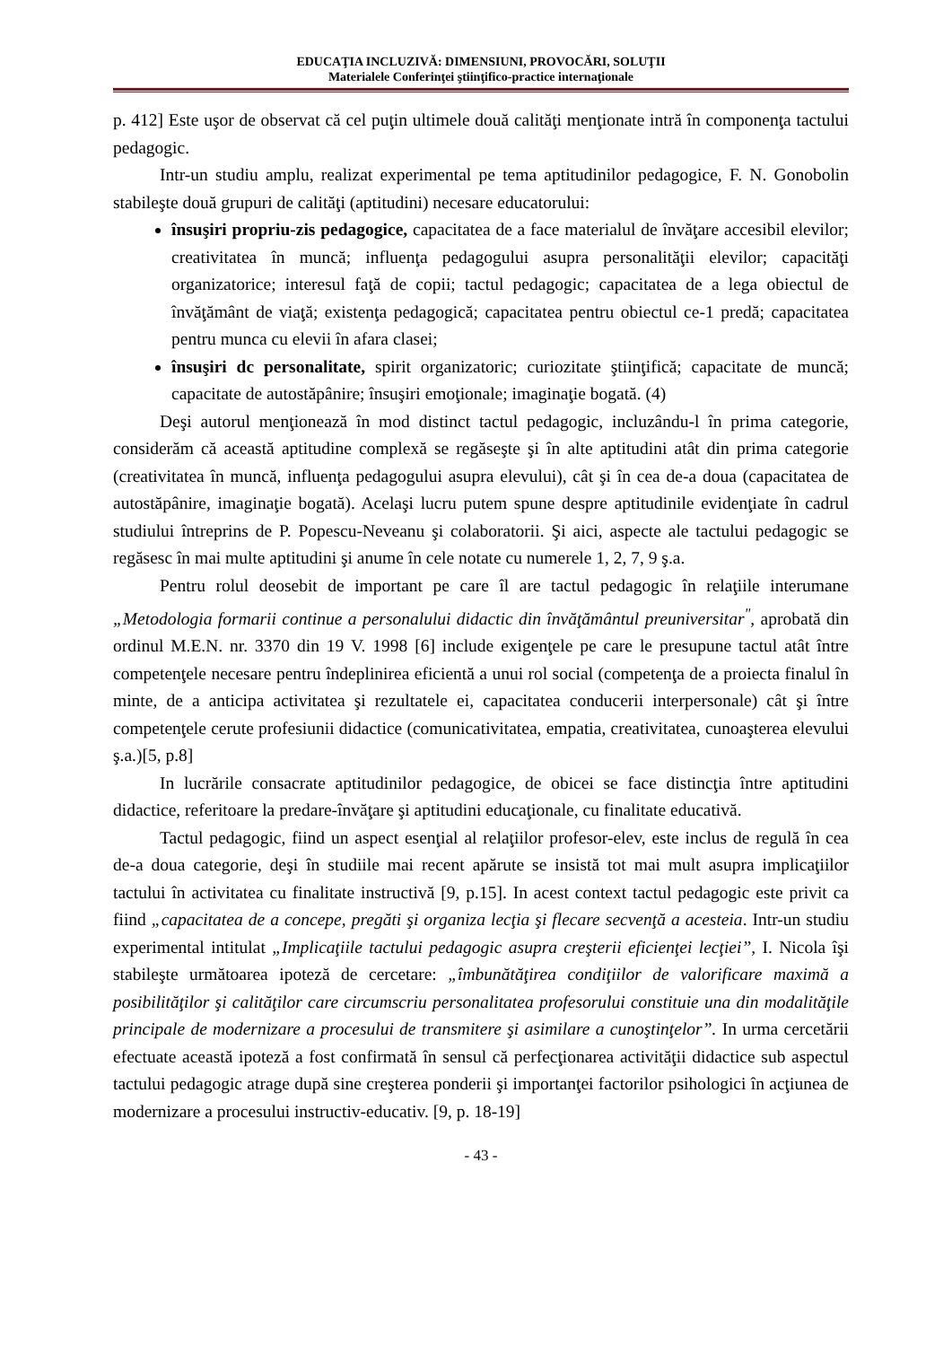EDUCAŢIA INCLUZIVĂ: DIMENSIUNI, PROVOCĂRI, SOLUŢII
Materialele Conferinţei ştiinţifico-practice internaţionale
p. 412] Este uşor de observat că cel puţin ultimele două calităţi menţionate intră în componenţa tactului pedagogic.
Intr-un studiu amplu, realizat experimental pe tema aptitudinilor pedagogice, F. N. Gonobolin stabileşte două grupuri de calităţi (aptitudini) necesare educatorului:
însuşiri propriu-zis pedagogice, capacitatea de a face materialul de învăţare accesibil elevilor; creativitatea în muncă; influenţa pedagogului asupra personalităţii elevilor; capacităţi organizatorice; interesul faţă de copii; tactul pedagogic; capacitatea de a lega obiectul de învăţământ de viaţă; existenţa pedagogică; capacitatea pentru obiectul ce-1 predă; capacitatea pentru munca cu elevii în afara clasei;
însuşiri dc personalitate, spirit organizatoric; curiozitate ştiinţifică; capacitate de muncă; capacitate de autostăpânire; însuşiri emoţionale; imaginaţie bogată. (4)
Deşi autorul menţionează în mod distinct tactul pedagogic, incluzându-l în prima categorie, considerăm că această aptitudine complexă se regăseşte şi în alte aptitudini atât din prima categorie (creativitatea în muncă, influenţa pedagogului asupra elevului), cât şi în cea de-a doua (capacitatea de autostăpânire, imaginaţie bogată). Acelaşi lucru putem spune despre aptitudinile evidenţiate în cadrul studiului întreprins de P. Popescu-Neveanu şi colaboratorii. Şi aici, aspecte ale tactului pedagogic se regăsesc în mai multe aptitudini şi anume în cele notate cu numerele 1, 2, 7, 9 ş.a.
Pentru rolul deosebit de important pe care îl are tactul pedagogic în relaţiile interumane „Metodologia formarii continue a personalului didactic din învăţământul preuniversitar<sup>"</sup>, aprobată din ordinul M.E.N. nr. 3370 din 19 V. 1998 [6] include exigenţele pe care le presupune tactul atât între competenţele necesare pentru îndeplinirea eficientă a unui rol social (competenţa de a proiecta finalul în minte, de a anticipa activitatea şi rezultatele ei, capacitatea conducerii interpersonale) cât şi între competenţele cerute profesiunii didactice (comunicativitatea, empatia, creativitatea, cunoaşterea elevului ş.a.)[5, p.8]
In lucrările consacrate aptitudinilor pedagogice, de obicei se face distincţia între aptitudini didactice, referitoare la predare-învăţare şi aptitudini educaţionale, cu finalitate educativă.
Tactul pedagogic, fiind un aspect esenţial al relaţiilor profesor-elev, este inclus de regulă în cea de-a doua categorie, deşi în studiile mai recent apărute se insistă tot mai mult asupra implicaţiilor tactului în activitatea cu finalitate instructivă [9, p.15]. In acest context tactul pedagogic este privit ca fiind „capacitatea de a concepe, pregăti şi organiza lecţia şi flecare secvenţă a acesteia. Intr-un studiu experimental intitulat „Implicaţiile tactului pedagogic asupra creşterii eficienţei lecţiei”, I. Nicola îşi stabileşte următoarea ipoteză de cercetare: „îmbunătăţirea condiţiilor de valorificare maximă a posibilităţilor şi calităţilor care circumscriu personalitatea profesorului constituie una din modalităţile principale de modernizare a procesului de transmitere şi asimilare a cunoştinţelor”. In urma cercetării efectuate această ipoteză a fost confirmată în sensul că perfecţionarea activităţii didactice sub aspectul tactului pedagogic atrage după sine creşterea ponderii şi importanţei factorilor psihologici în acţiunea de modernizare a procesului instructiv-educativ. [9, p. 18-19]
- 43 -